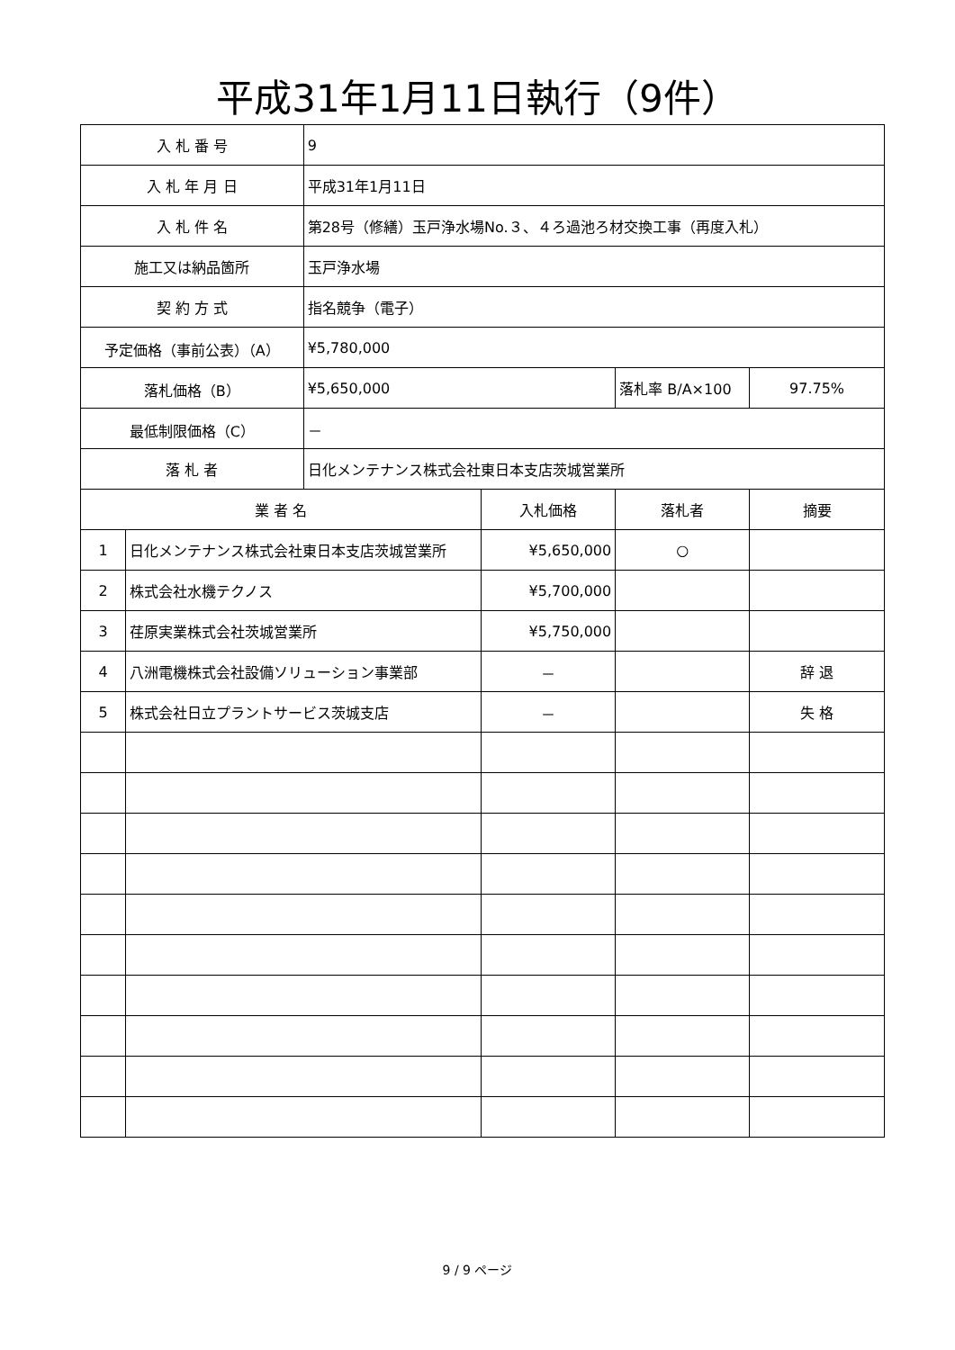平成31年1月11日執行（9件）
| 入 札 番 号 | | 9 | | | |
| 入 札 年 月 日 | | 平成31年1月11日 | | | |
| 入 札 件 名 | | 第28号（修繕）玉戸浄水場No.３、４ろ過池ろ材交換工事（再度入札） | | | |
| 施工又は納品箇所 | | 玉戸浄水場 | | | |
| 契 約 方 式 | | 指名競争（電子） | | | |
| 予定価格（事前公表）（A） | | ¥5,780,000 | | | |
| 落札価格（B） | | ¥5,650,000 | | 落札率 B/A×100 | 97.75% |
| 最低制限価格（C） | | － | | | |
| 落 札 者 | | 日化メンテナンス株式会社東日本支店茨城営業所 | | | |
| 業 者 名 | | | 入札価格 | 落札者 | 摘要 |
| 1 | 日化メンテナンス株式会社東日本支店茨城営業所 | | ¥5,650,000 | ○ | |
| 2 | 株式会社水機テクノス | | ¥5,700,000 | | |
| 3 | 荏原実業株式会社茨城営業所 | | ¥5,750,000 | | |
| 4 | 八洲電機株式会社設備ソリューション事業部 | | － | | 辞 退 |
| 5 | 株式会社日立プラントサービス茨城支店 | | － | | 失 格 |
9 / 9 ページ